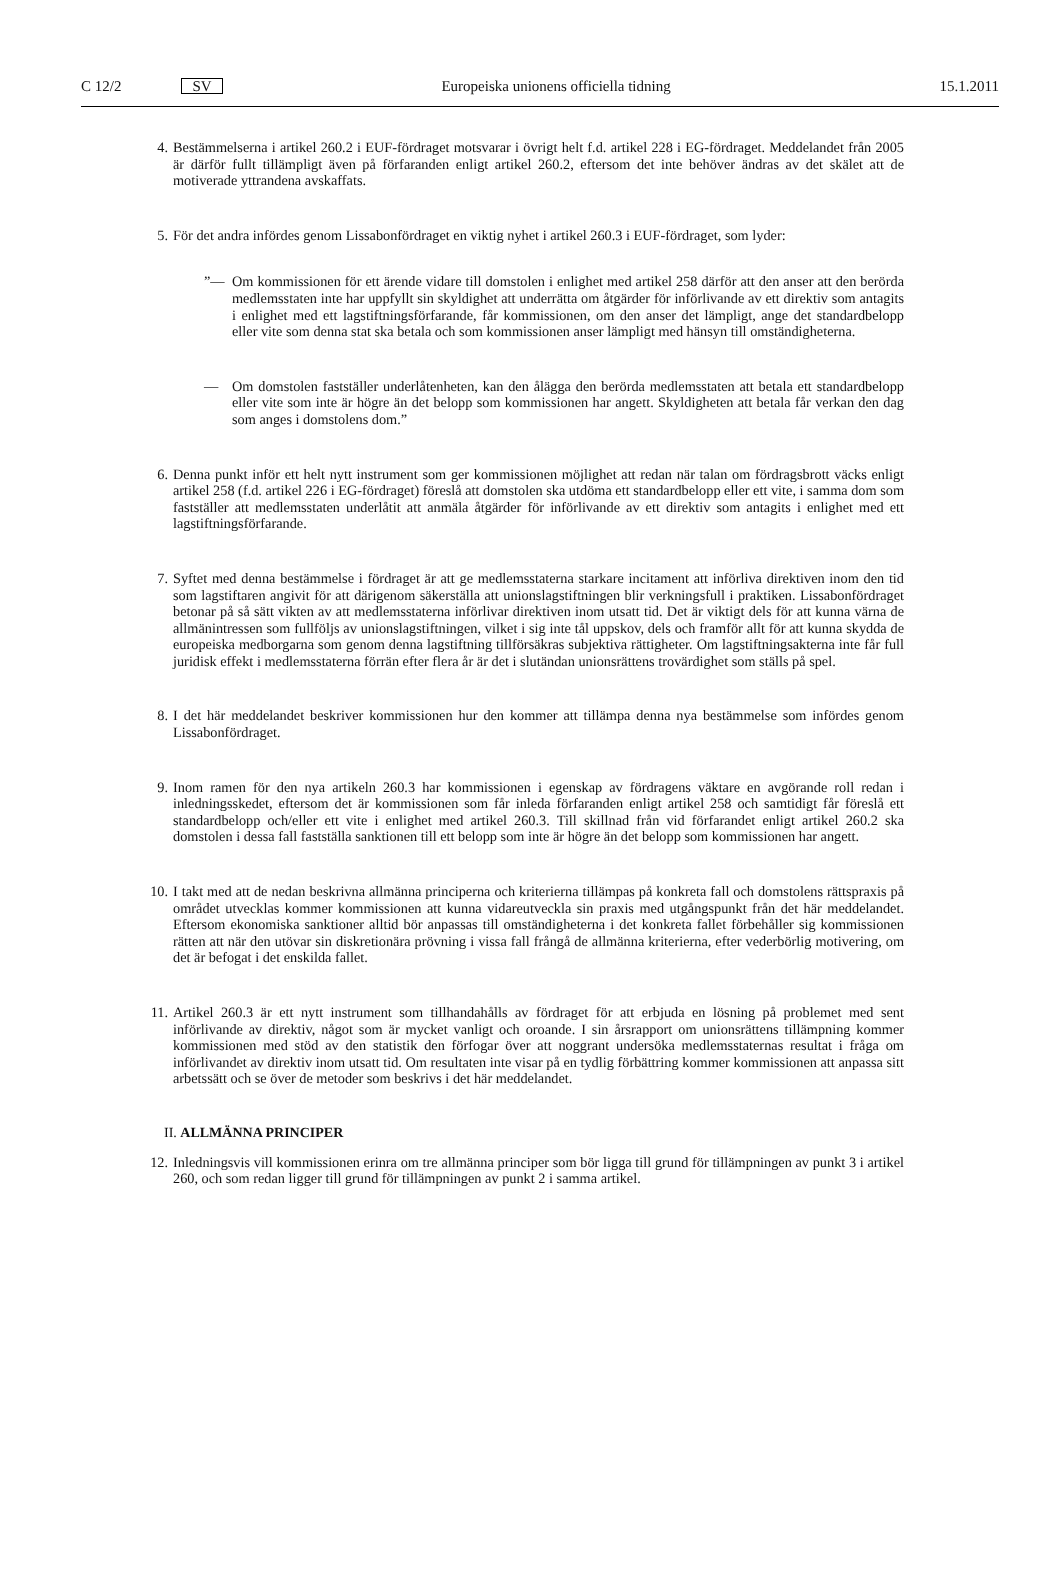C 12/2 SV Europeiska unionens officiella tidning 15.1.2011
4. Bestämmelserna i artikel 260.2 i EUF-fördraget motsvarar i övrigt helt f.d. artikel 228 i EG-fördraget. Meddelandet från 2005 är därför fullt tillämpligt även på förfaranden enligt artikel 260.2, eftersom det inte behöver ändras av det skälet att de motiverade yttrandena avskaffats.
5. För det andra infördes genom Lissabonfördraget en viktig nyhet i artikel 260.3 i EUF-fördraget, som lyder:
”— Om kommissionen för ett ärende vidare till domstolen i enlighet med artikel 258 därför att den anser att den berörda medlemsstaten inte har uppfyllt sin skyldighet att underrätta om åtgärder för införlivande av ett direktiv som antagits i enlighet med ett lagstiftningsförfarande, får kommissionen, om den anser det lämpligt, ange det standardbelopp eller vite som denna stat ska betala och som kommissionen anser lämpligt med hänsyn till omständigheterna.
— Om domstolen fastställer underlåtenheten, kan den ålägga den berörda medlemsstaten att betala ett standardbelopp eller vite som inte är högre än det belopp som kommissionen har angett. Skyldigheten att betala får verkan den dag som anges i domstolens dom.”
6. Denna punkt inför ett helt nytt instrument som ger kommissionen möjlighet att redan när talan om fördragsbrott väcks enligt artikel 258 (f.d. artikel 226 i EG-fördraget) föreslå att domstolen ska utdöma ett standardbelopp eller ett vite, i samma dom som fastställer att medlemsstaten underlåtit att anmäla åtgärder för införlivande av ett direktiv som antagits i enlighet med ett lagstiftningsförfarande.
7. Syftet med denna bestämmelse i fördraget är att ge medlemsstaterna starkare incitament att införliva direktiven inom den tid som lagstiftaren angivit för att därigenom säkerställa att unionslagstiftningen blir verkningsfull i praktiken. Lissabonfördraget betonar på så sätt vikten av att medlemsstaterna införlivar direktiven inom utsatt tid. Det är viktigt dels för att kunna värna de allmänintressen som fullföljs av unionslagstiftningen, vilket i sig inte tål uppskov, dels och framför allt för att kunna skydda de europeiska medborgarna som genom denna lagstiftning tillförsäkras subjektiva rättigheter. Om lagstiftningsakterna inte får full juridisk effekt i medlemsstaterna förrän efter flera år är det i slutändan unionsrättens trovärdighet som ställs på spel.
8. I det här meddelandet beskriver kommissionen hur den kommer att tillämpa denna nya bestämmelse som infördes genom Lissabonfördraget.
9. Inom ramen för den nya artikeln 260.3 har kommissionen i egenskap av fördragens väktare en avgörande roll redan i inledningsskedet, eftersom det är kommissionen som får inleda förfaranden enligt artikel 258 och samtidigt får föreslå ett standardbelopp och/eller ett vite i enlighet med artikel 260.3. Till skillnad från vid förfarandet enligt artikel 260.2 ska domstolen i dessa fall fastställa sanktionen till ett belopp som inte är högre än det belopp som kommissionen har angett.
10. I takt med att de nedan beskrivna allmänna principerna och kriterierna tillämpas på konkreta fall och domstolens rättspraxis på området utvecklas kommer kommissionen att kunna vidareutveckla sin praxis med utgångspunkt från det här meddelandet. Eftersom ekonomiska sanktioner alltid bör anpassas till omständigheterna i det konkreta fallet förbehåller sig kommissionen rätten att när den utövar sin diskretionära prövning i vissa fall frångå de allmänna kriterierna, efter vederbörlig motivering, om det är befogat i det enskilda fallet.
11. Artikel 260.3 är ett nytt instrument som tillhandahålls av fördraget för att erbjuda en lösning på problemet med sent införlivande av direktiv, något som är mycket vanligt och oroande. I sin årsrapport om unionsrättens tillämpning kommer kommissionen med stöd av den statistik den förfogar över att noggrant undersöka medlemsstaternas resultat i fråga om införlivandet av direktiv inom utsatt tid. Om resultaten inte visar på en tydlig förbättring kommer kommissionen att anpassa sitt arbetssätt och se över de metoder som beskrivs i det här meddelandet.
II. ALLMÄNNA PRINCIPER
12. Inledningsvis vill kommissionen erinra om tre allmänna principer som bör ligga till grund för tillämpningen av punkt 3 i artikel 260, och som redan ligger till grund för tillämpningen av punkt 2 i samma artikel.